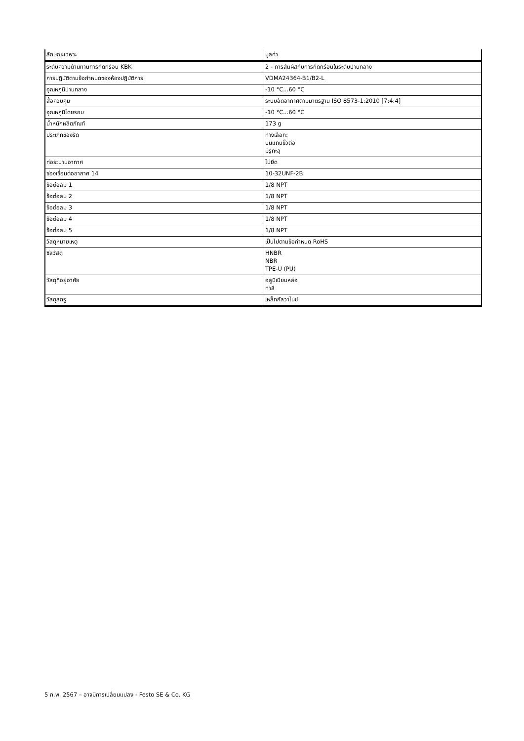| ลักษณะเฉพาะ | มูลค่า |
| --- | --- |
| ระดับความต้านทานการกัดกร่อน KBK | 2 - การสัมผัสกับการกัดกร่อนในระดับปานกลาง |
| การปฏิบัติตามข้อกำหนดของห้องปฏิบัติการ | VDMA24364-B1/B2-L |
| อุณหภูมิปานกลาง | -10 °C...60 °C |
| สื่อควบคุม | ระบบอัดอากาศตามมาตรฐาน ISO 8573-1:2010 [7:4:4] |
| อุณหภูมิโดยรอบ | -10 °C...60 °C |
| น้ำหนักผลิตภัณฑ์ | 173 g |
| ประเภทของรัด | ทางเลือก: บนแถบขั้วต่อ มีรูทะลุ |
| ท่อระบาบอากาศ | ไม่ยึด |
| ช่องเชื่อมต่ออากาศ 14 | 10-32UNF-2B |
| ข้อต่อลม 1 | 1/8 NPT |
| ข้อต่อลม 2 | 1/8 NPT |
| ข้อต่อลม 3 | 1/8 NPT |
| ข้อต่อลม 4 | 1/8 NPT |
| ข้อต่อลม 5 | 1/8 NPT |
| วัสดุหมายเหตุ | เป็นไปตามข้อกำหนด RoHS |
| ซีลวัสดุ | HNBR NBR TPE-U (PU) |
| วัสดุที่อยู่อาศัย | อลูมิเนียมหล่อ ทาสี |
| วัสดุสกรู | เหล็กกัลวาไนซ์ |
5 ก.พ. 2567 – อาจมีการเปลี่ยนแปลง - Festo SE & Co. KG